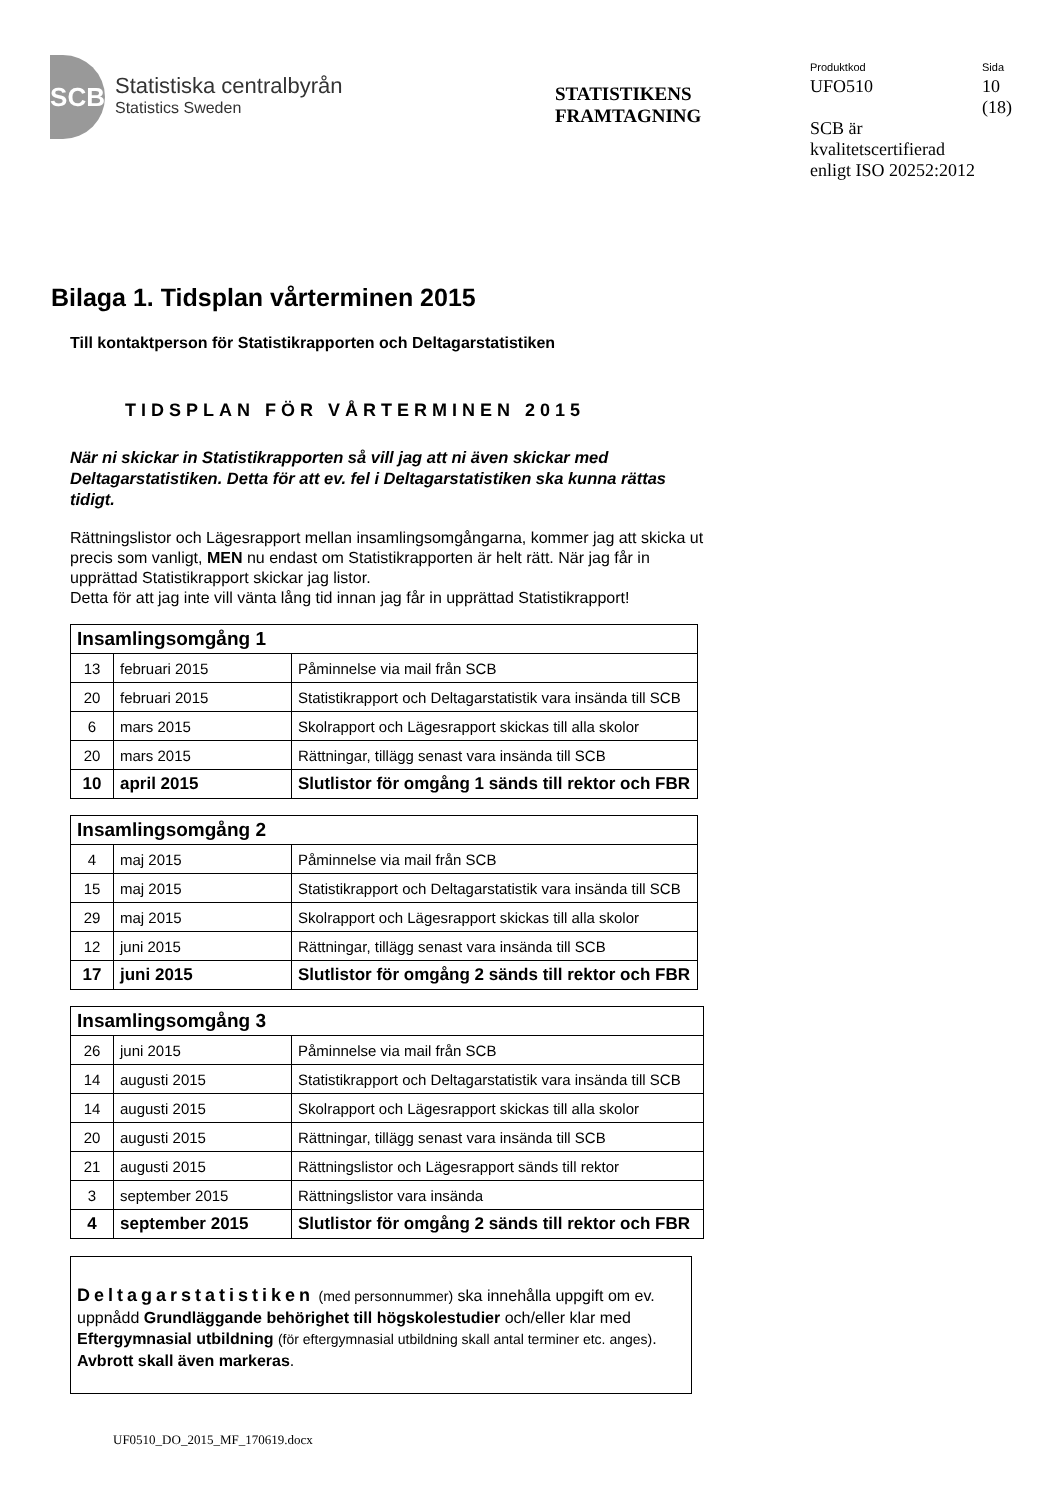SCB
Statistiska centralbyrån
Statistics Sweden
STATISTIKENS
FRAMTAGNING
Produktkod
UFO510
Sida
10
(18)
SCB är
kvalitetscertifierad
enligt ISO 20252:2012
Bilaga 1. Tidsplan vårterminen 2015
Till kontaktperson för Statistikrapporten och Deltagarstatistiken
TIDSPLAN FÖR VÅRTERMINEN 2015
När ni skickar in Statistikrapporten så vill jag att ni även skickar med Deltagarstatistiken. Detta för att ev. fel i Deltagarstatistiken ska kunna rättas tidigt.
Rättningslistor och Lägesrapport mellan insamlingsomgångarna, kommer jag att skicka ut precis som vanligt, MEN nu endast om Statistikrapporten är helt rätt. När jag får in upprättad Statistikrapport skickar jag listor.
Detta för att jag inte vill vänta lång tid innan jag får in upprättad Statistikrapport!
| Insamlingsomgång 1 | | |
| --- | --- | --- |
| 13 | februari 2015 | Påminnelse via mail från SCB |
| 20 | februari 2015 | Statistikrapport och Deltagarstatistik vara insända till SCB |
| 6 | mars 2015 | Skolrapport och Lägesrapport skickas till alla skolor |
| 20 | mars 2015 | Rättningar, tillägg senast vara insända till SCB |
| 10 | april 2015 | Slutlistor för omgång 1 sänds till rektor och FBR |
| Insamlingsomgång 2 | | |
| --- | --- | --- |
| 4 | maj 2015 | Påminnelse via mail från SCB |
| 15 | maj 2015 | Statistikrapport och Deltagarstatistik vara insända till SCB |
| 29 | maj 2015 | Skolrapport och Lägesrapport skickas till alla skolor |
| 12 | juni 2015 | Rättningar, tillägg senast vara insända till SCB |
| 17 | juni 2015 | Slutlistor för omgång 2 sänds till rektor och FBR |
| Insamlingsomgång 3 | | |
| --- | --- | --- |
| 26 | juni 2015 | Påminnelse via mail från SCB |
| 14 | augusti 2015 | Statistikrapport och Deltagarstatistik vara insända till SCB |
| 14 | augusti 2015 | Skolrapport och Lägesrapport skickas till alla skolor |
| 20 | augusti 2015 | Rättningar, tillägg senast vara insända till SCB |
| 21 | augusti 2015 | Rättningslistor och Lägesrapport sänds till rektor |
| 3 | september 2015 | Rättningslistor vara insända |
| 4 | september 2015 | Slutlistor för omgång 2 sänds till rektor och FBR |
Deltagarstatistiken (med personnummer) ska innehålla uppgift om ev. uppnådd Grundläggande behörighet till högskolestudier och/eller klar med Eftergymnasial utbildning (för eftergymnasial utbildning skall antal terminer etc. anges). Avbrott skall även markeras.
UF0510_DO_2015_MF_170619.docx